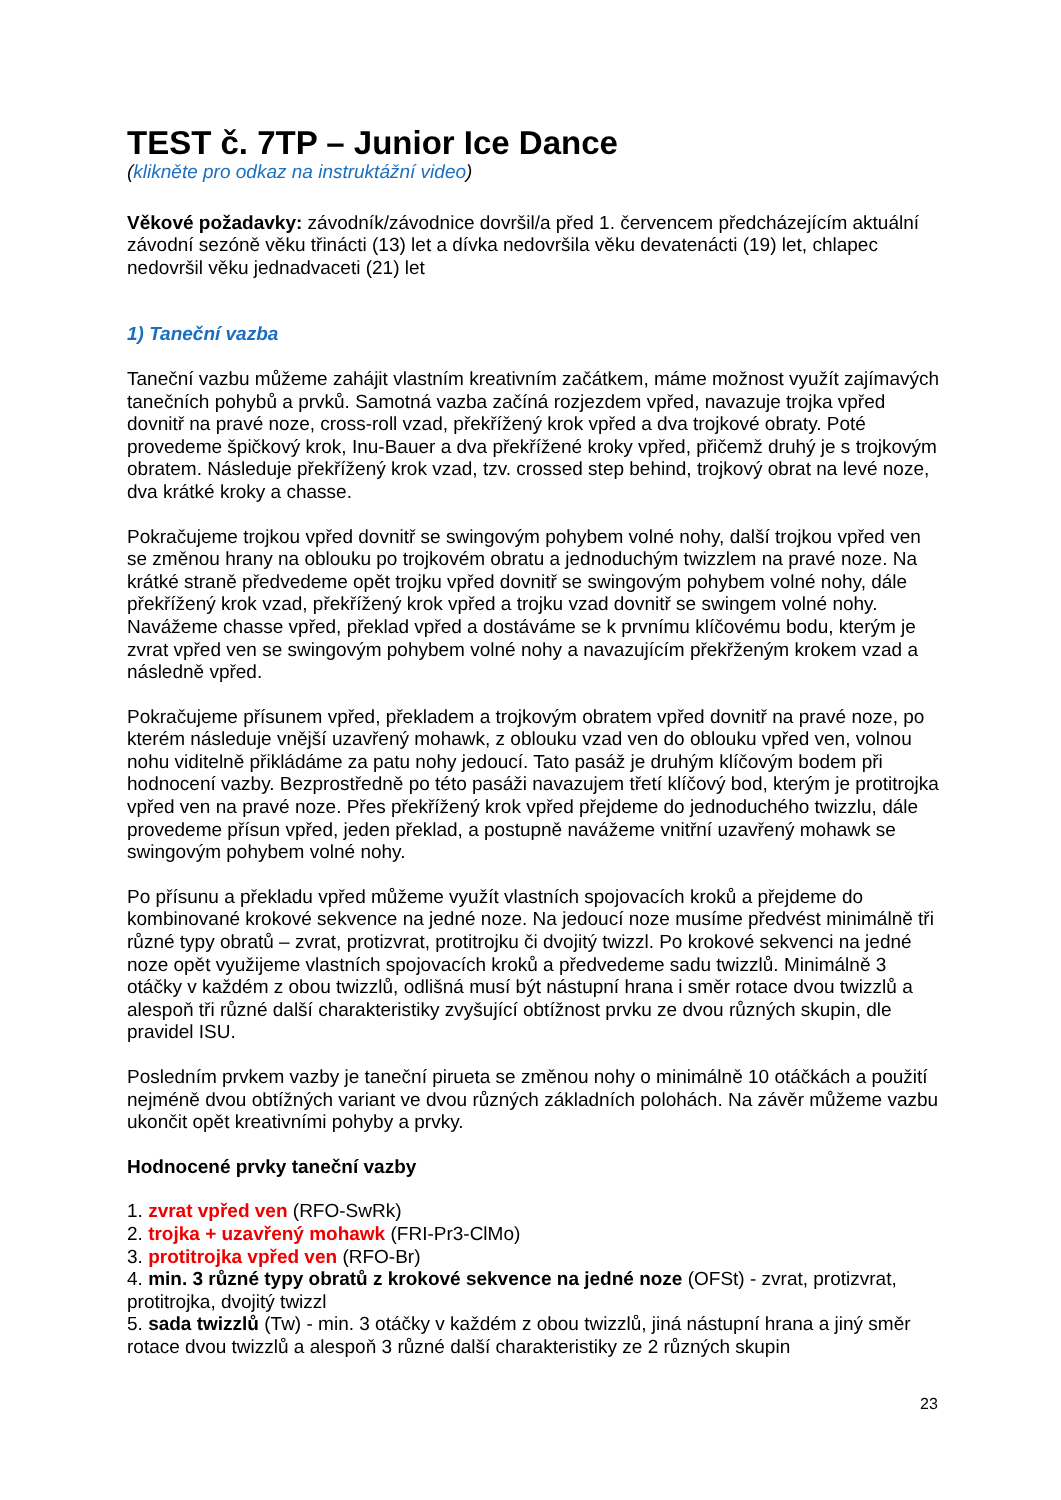TEST č. 7TP – Junior Ice Dance
(klikněte pro odkaz na instruktážní video)
Věkové požadavky: závodník/závodnice dovršil/a před 1. červencem předcházejícím aktuální závodní sezóně věku třinácti (13) let a dívka nedovršila věku devatenácti (19) let, chlapec nedovršil věku jednadvaceti (21) let
1) Taneční vazba
Taneční vazbu můžeme zahájit vlastním kreativním začátkem, máme možnost využít zajímavých tanečních pohybů a prvků. Samotná vazba začíná rozjezdem vpřed, navazuje trojka vpřed dovnitř na pravé noze, cross-roll vzad, překřížený krok vpřed a dva trojkové obraty. Poté provedeme špičkový krok, Inu-Bauer a dva překřížené kroky vpřed, přičemž druhý je s trojkovým obratem. Následuje překřížený krok vzad, tzv. crossed step behind, trojkový obrat na levé noze, dva krátké kroky a chasse.
Pokračujeme trojkou vpřed dovnitř se swingovým pohybem volné nohy, další trojkou vpřed ven se změnou hrany na oblouku po trojkovém obratu a jednoduchým twizzlem na pravé noze. Na krátké straně předvedeme opět trojku vpřed dovnitř se swingovým pohybem volné nohy, dále překřížený krok vzad, překřížený krok vpřed a trojku vzad dovnitř se swingem volné nohy. Navážeme chasse vpřed, překlad vpřed a dostáváme se k prvnímu klíčovému bodu, kterým je zvrat vpřed ven se swingovým pohybem volné nohy a navazujícím překřženým krokem vzad a následně vpřed.
Pokračujeme přísunem vpřed, překladem a trojkovým obratem vpřed dovnitř na pravé noze, po kterém následuje vnější uzavřený mohawk, z oblouku vzad ven do oblouku vpřed ven, volnou nohu viditelně přikládáme za patu nohy jedoucí. Tato pasáž je druhým klíčovým bodem při hodnocení vazby. Bezprostředně po této pasáži navazujem třetí klíčový bod, kterým je protitrojka vpřed ven na pravé noze. Přes překřížený krok vpřed přejdeme do jednoduchého twizzlu, dále provedeme přísun vpřed, jeden překlad, a postupně navážeme vnitřní uzavřený mohawk se swingovým pohybem volné nohy.
Po přísunu a překladu vpřed můžeme využít vlastních spojovacích kroků a přejdeme do kombinované krokové sekvence na jedné noze. Na jedoucí noze musíme předvést minimálně tři různé typy obratů – zvrat, protizvrat, protitrojku či dvojitý twizzl. Po krokové sekvenci na jedné noze opět využijeme vlastních spojovacích kroků a předvedeme sadu twizzlů. Minimálně 3 otáčky v každém z obou twizzlů, odlišná musí být nástupní hrana i směr rotace dvou twizzlů a alespoň tři různé další charakteristiky zvyšující obtížnost prvku ze dvou různých skupin, dle pravidel ISU.
Posledním prvkem vazby je taneční pirueta se změnou nohy o minimálně 10 otáčkách a použití nejméně dvou obtížných variant ve dvou různých základních polohách. Na závěr můžeme vazbu ukončit opět kreativními pohyby a prvky.
Hodnocené prvky taneční vazby
1. zvrat vpřed ven (RFO-SwRk)
2. trojka + uzavřený mohawk (FRI-Pr3-ClMo)
3. protitrojka vpřed ven (RFO-Br)
4. min. 3 různé typy obratů z krokové sekvence na jedné noze (OFSt) - zvrat, protizvrat, protitrojka, dvojitý twizzl
5. sada twizzlů (Tw) - min. 3 otáčky v každém z obou twizzlů, jiná nástupní hrana a jiný směr rotace dvou twizzlů a alespoň 3 různé další charakteristiky ze 2 různých skupin
23